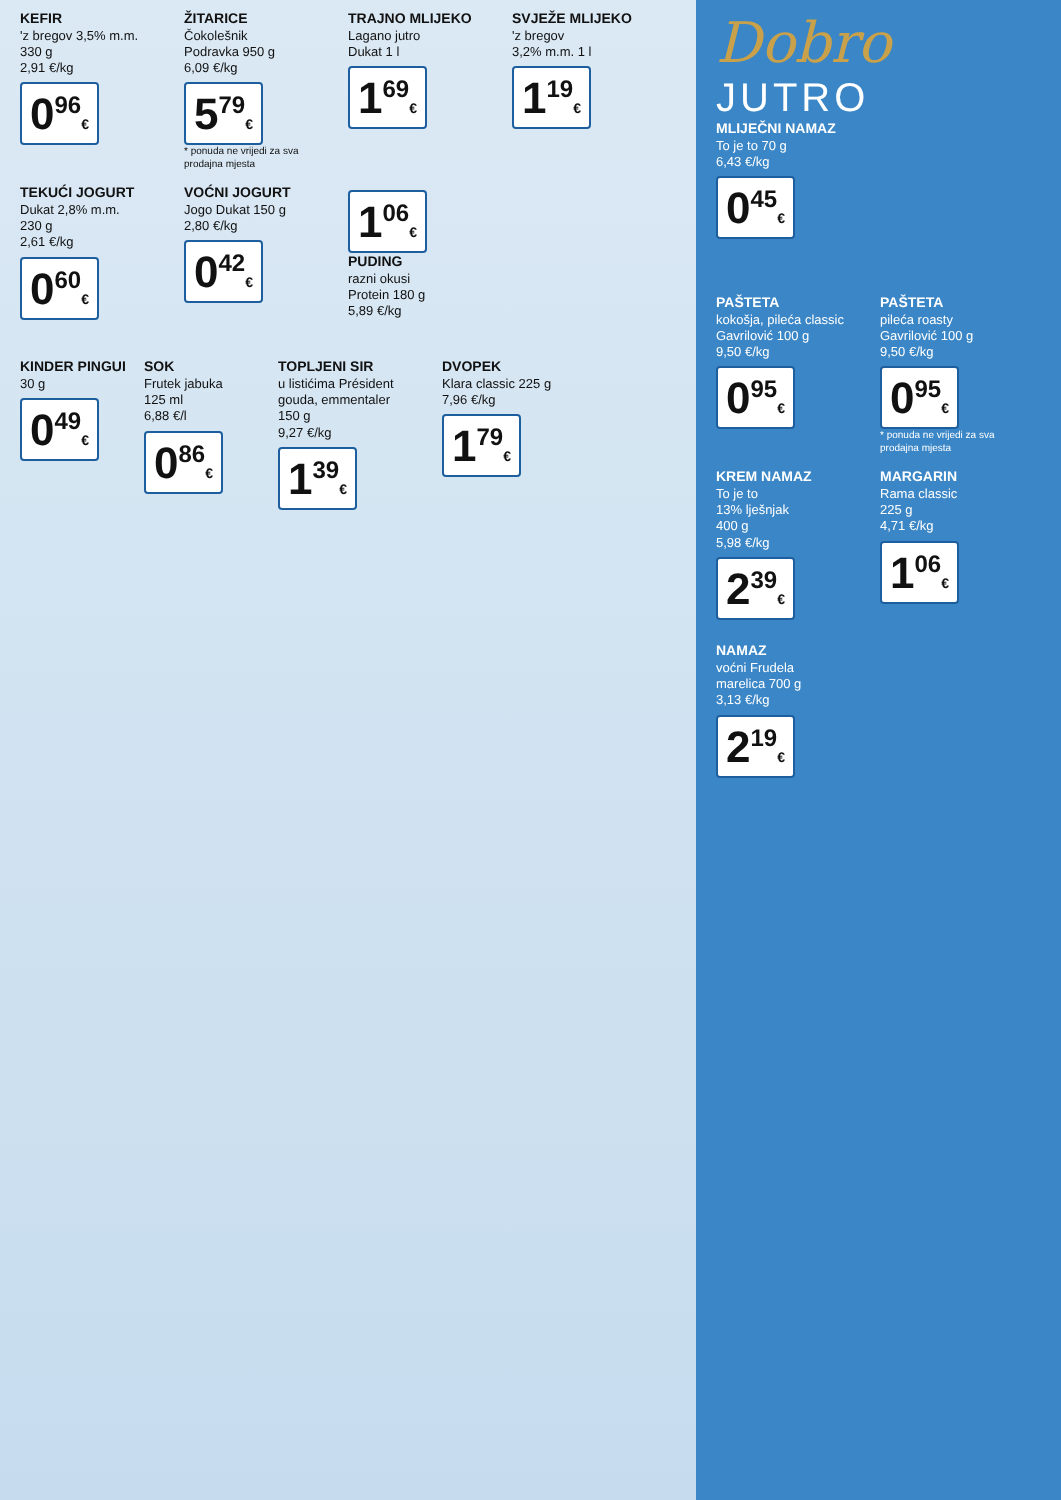KEFIR
'z bregov 3,5% m.m.
330 g
2,91 €/kg
0<sup>96</sup>€
ŽITARICE
Čokolešnik
Podravka 950 g
6,09 €/kg
5<sup>79</sup>€
* ponuda ne vrijedi za sva prodajna mjesta
TRAJNO MLIJEKO
Lagano jutro
Dukat 1 l
1<sup>69</sup>€
SVJEŽE MLIJEKO
'z bregov
3,2% m.m. 1 l
1<sup>19</sup>€
TEKUĆI JOGURT
Dukat 2,8% m.m.
230 g
2,61 €/kg
0<sup>60</sup>€
VOĆNI JOGURT
Jogo Dukat 150 g
2,80 €/kg
0<sup>42</sup>€
1<sup>06</sup>€
PUDING
razni okusi
Protein 180 g
5,89 €/kg
KINDER PINGUI
30 g
0<sup>49</sup>€
SOK
Frutek jabuka
125 ml
6,88 €/l
0<sup>86</sup>€
TOPLJENI SIR
u listićima Président gouda, emmentaler
150 g
9,27 €/kg
1<sup>39</sup>€
DVOPEK
Klara classic 225 g
7,96 €/kg
1<sup>79</sup>€
Dobro
JUTRO
MLIJEČNI NAMAZ
To je to 70 g
6,43 €/kg
0<sup>45</sup>€
PAŠTETA
kokošja, pileća classic
Gavrilović 100 g
9,50 €/kg
0<sup>95</sup>€
PAŠTETA
pileća roasty
Gavrilović 100 g
9,50 €/kg
0<sup>95</sup>€
* ponuda ne vrijedi za sva prodajna mjesta
KREM NAMAZ
To je to
13% lješnjak
400 g
5,98 €/kg
2<sup>39</sup>€
MARGARIN
Rama classic
225 g
4,71 €/kg
1<sup>06</sup>€
NAMAZ
voćni Frudela
marelica 700 g
3,13 €/kg
2<sup>19</sup>€